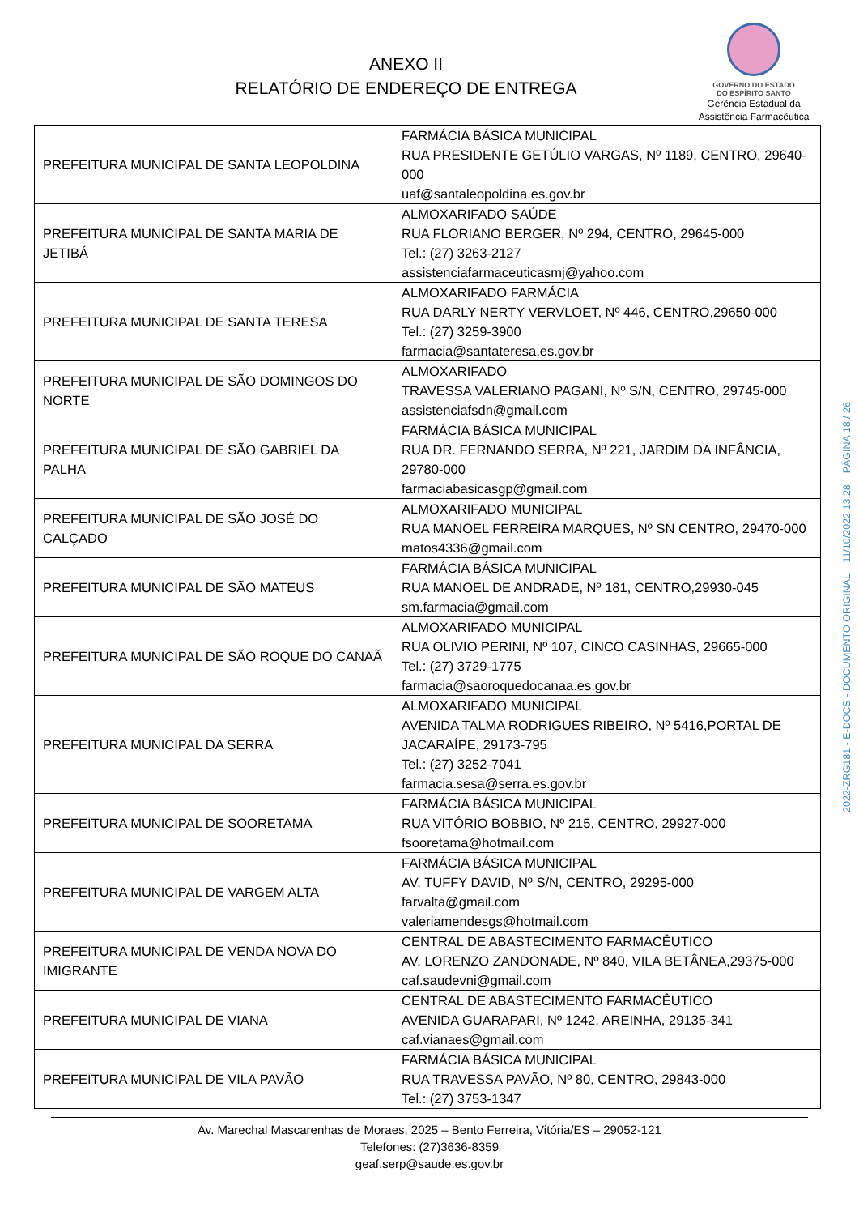ANEXO II
RELATÓRIO DE ENDEREÇO DE ENTREGA
GOVERNO DO ESTADO
DO ESPÍRITO SANTO
Gerência Estadual da
Assistência Farmacêutica
| PREFEITURA MUNICIPAL DE SANTA LEOPOLDINA | FARMÁCIA BÁSICA MUNICIPAL RUA PRESIDENTE GETÚLIO VARGAS, Nº 1189, CENTRO, 29640-000 uaf@santaleopoldina.es.gov.br |
| PREFEITURA MUNICIPAL DE SANTA MARIA DE JETIBÁ | ALMOXARIFADO SAÚDE RUA FLORIANO BERGER, Nº 294, CENTRO, 29645-000 Tel.: (27) 3263-2127 assistenciafarmaceuticasmj@yahoo.com |
| PREFEITURA MUNICIPAL DE SANTA TERESA | ALMOXARIFADO FARMÁCIA RUA DARLY NERTY VERVLOET, Nº 446, CENTRO,29650-000 Tel.: (27) 3259-3900 farmacia@santateresa.es.gov.br |
| PREFEITURA MUNICIPAL DE SÃO DOMINGOS DO NORTE | ALMOXARIFADO TRAVESSA VALERIANO PAGANI, Nº S/N, CENTRO, 29745-000 assistenciafsdn@gmail.com |
| PREFEITURA MUNICIPAL DE SÃO GABRIEL DA PALHA | FARMÁCIA BÁSICA MUNICIPAL RUA DR. FERNANDO SERRA, Nº 221, JARDIM DA INFÂNCIA, 29780-000 farmaciabasicasgp@gmail.com |
| PREFEITURA MUNICIPAL DE SÃO JOSÉ DO CALÇADO | ALMOXARIFADO MUNICIPAL RUA MANOEL FERREIRA MARQUES, Nº SN CENTRO, 29470-000 matos4336@gmail.com |
| PREFEITURA MUNICIPAL DE SÃO MATEUS | FARMÁCIA BÁSICA MUNICIPAL RUA MANOEL DE ANDRADE, Nº 181, CENTRO,29930-045 sm.farmacia@gmail.com |
| PREFEITURA MUNICIPAL DE SÃO ROQUE DO CANAÃ | ALMOXARIFADO MUNICIPAL RUA OLIVIO PERINI, Nº 107, CINCO CASINHAS, 29665-000 Tel.: (27) 3729-1775 farmacia@saoroquedocanaa.es.gov.br |
| PREFEITURA MUNICIPAL DA SERRA | ALMOXARIFADO MUNICIPAL AVENIDA TALMA RODRIGUES RIBEIRO, Nº 5416,PORTAL DE JACARAÍPE, 29173-795 Tel.: (27) 3252-7041 farmacia.sesa@serra.es.gov.br |
| PREFEITURA MUNICIPAL DE SOORETAMA | FARMÁCIA BÁSICA MUNICIPAL RUA VITÓRIO BOBBIO, Nº 215, CENTRO, 29927-000 fsooretama@hotmail.com |
| PREFEITURA MUNICIPAL DE VARGEM ALTA | FARMÁCIA BÁSICA MUNICIPAL AV. TUFFY DAVID, Nº S/N, CENTRO, 29295-000 farvalta@gmail.com valeriamendesgs@hotmail.com |
| PREFEITURA MUNICIPAL DE VENDA NOVA DO IMIGRANTE | CENTRAL DE ABASTECIMENTO FARMACÊUTICO AV. LORENZO ZANDONADE, Nº 840, VILA BETÂNEA,29375-000 caf.saudevni@gmail.com |
| PREFEITURA MUNICIPAL DE VIANA | CENTRAL DE ABASTECIMENTO FARMACÊUTICO AVENIDA GUARAPARI, Nº 1242, AREINHA, 29135-341 caf.vianaes@gmail.com |
| PREFEITURA MUNICIPAL DE VILA PAVÃO | FARMÁCIA BÁSICA MUNICIPAL RUA TRAVESSA PAVÃO, Nº 80, CENTRO, 29843-000 Tel.: (27) 3753-1347 |
Av. Marechal Mascarenhas de Moraes, 2025 – Bento Ferreira, Vitória/ES – 29052-121
Telefones: (27)3636-8359
geaf.serp@saude.es.gov.br
2022-ZRG181 - E-DOCS - DOCUMENTO ORIGINAL 11/10/2022 13:28 PÁGINA 18 / 26